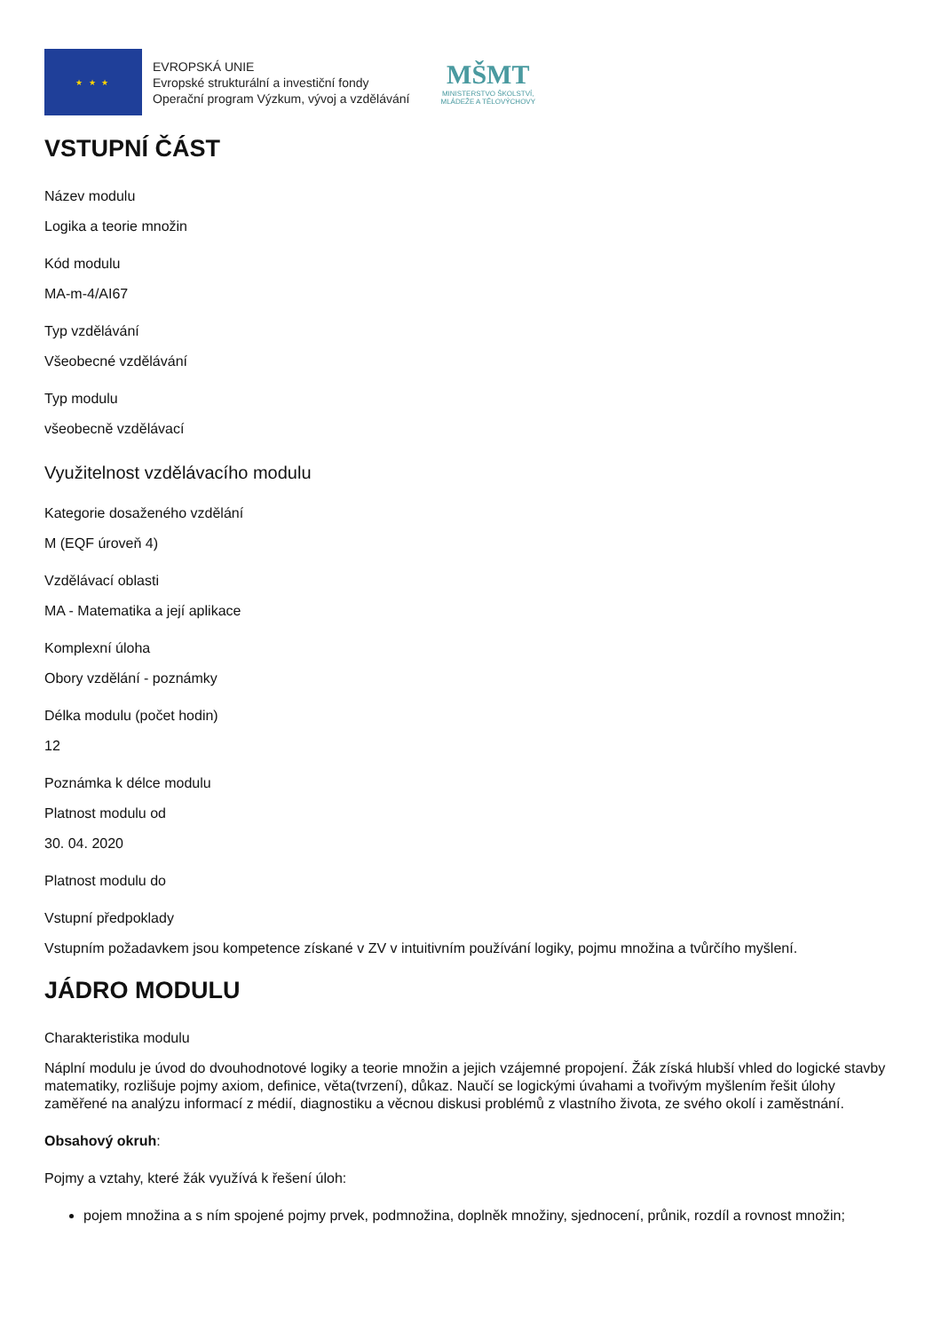★ ★ ★
EVROPSKÁ UNIE
Evropské strukturální a investiční fondy
Operační program Výzkum, vývoj a vzdělávání
MŠMT
MINISTERSTVO ŠKOLSTVÍ,
MLÁDEŽE A TĚLOVÝCHOVY
VSTUPNÍ ČÁST
Název modulu
Logika a teorie množin
Kód modulu
MA-m-4/AI67
Typ vzdělávání
Všeobecné vzdělávání
Typ modulu
všeobecně vzdělávací
Využitelnost vzdělávacího modulu
Kategorie dosaženého vzdělání
M (EQF úroveň 4)
Vzdělávací oblasti
MA - Matematika a její aplikace
Komplexní úloha
Obory vzdělání - poznámky
Délka modulu (počet hodin)
12
Poznámka k délce modulu
Platnost modulu od
30. 04. 2020
Platnost modulu do
Vstupní předpoklady
Vstupním požadavkem jsou kompetence získané v ZV v intuitivním používání logiky, pojmu množina a tvůrčího myšlení.
JÁDRO MODULU
Charakteristika modulu
Náplní modulu je úvod do dvouhodnotové logiky a teorie množin a jejich vzájemné propojení. Žák získá hlubší vhled do logické stavby matematiky, rozlišuje pojmy axiom, definice, věta(tvrzení), důkaz. Naučí se logickými úvahami a tvořivým myšlením řešit úlohy zaměřené na analýzu informací z médií, diagnostiku a věcnou diskusi problémů z vlastního života, ze svého okolí i zaměstnání.
Obsahový okruh:
Pojmy a vztahy, které žák využívá k řešení úloh:
pojem množina a s ním spojené pojmy prvek, podmnožina, doplněk množiny, sjednocení, průnik, rozdíl a rovnost množin;